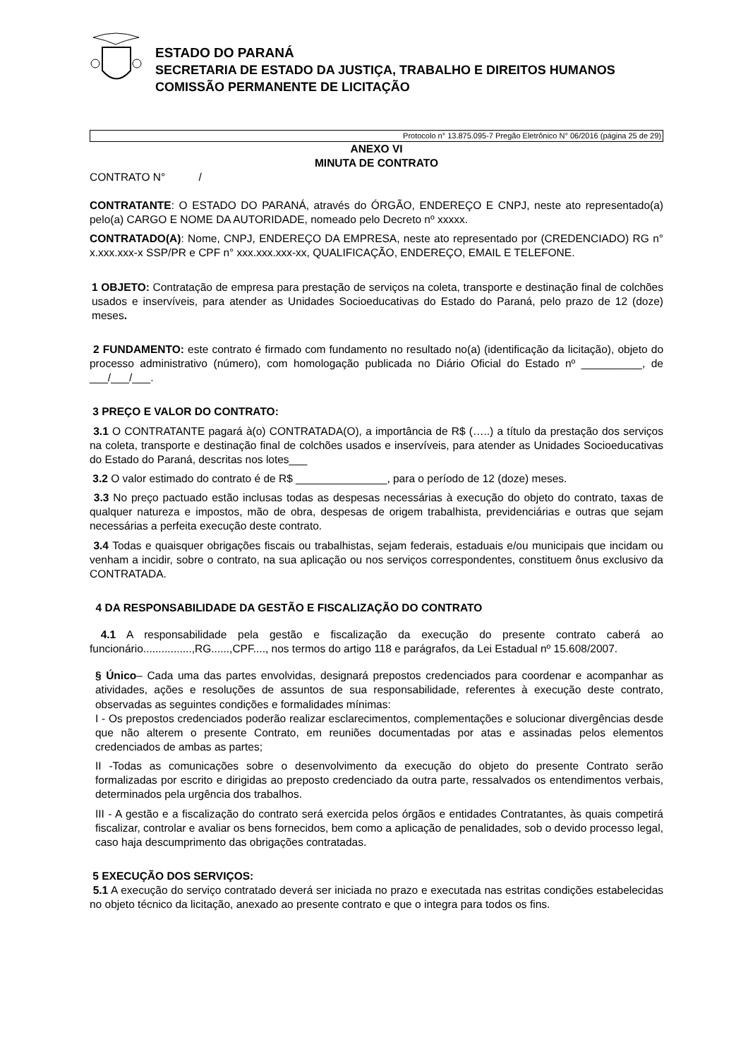ESTADO DO PARANÁ
SECRETARIA DE ESTADO DA JUSTIÇA, TRABALHO E DIREITOS HUMANOS
COMISSÃO PERMANENTE DE LICITAÇÃO
Protocolo n° 13.875.095-7 Pregão Eletrônico N° 06/2016 (página 25 de 29)
ANEXO VI
MINUTA DE CONTRATO
CONTRATO N° /
CONTRATANTE: O ESTADO DO PARANÁ, através do ÓRGÃO, ENDEREÇO E CNPJ, neste ato representado(a) pelo(a) CARGO E NOME DA AUTORIDADE, nomeado pelo Decreto nº xxxxx.
CONTRATADO(A): Nome, CNPJ, ENDEREÇO DA EMPRESA, neste ato representado por (CREDENCIADO) RG n° x.xxx.xxx-x SSP/PR e CPF n° xxx.xxx.xxx-xx, QUALIFICAÇÃO, ENDEREÇO, EMAIL E TELEFONE.
1 OBJETO: Contratação de empresa para prestação de serviços na coleta, transporte e destinação final de colchões usados e inservíveis, para atender as Unidades Socioeducativas do Estado do Paraná, pelo prazo de 12 (doze) meses.
2 FUNDAMENTO: este contrato é firmado com fundamento no resultado no(a) (identificação da licitação), objeto do processo administrativo (número), com homologação publicada no Diário Oficial do Estado nº __________, de ___/___/___.
3 PREÇO E VALOR DO CONTRATO:
3.1 O CONTRATANTE pagará à(o) CONTRATADA(O), a importância de R$ (…..) a título da prestação dos serviços na coleta, transporte e destinação final de colchões usados e inservíveis, para atender as Unidades Socioeducativas do Estado do Paraná, descritas nos lotes___
3.2 O valor estimado do contrato é de R$ _______________, para o período de 12 (doze) meses.
3.3 No preço pactuado estão inclusas todas as despesas necessárias à execução do objeto do contrato, taxas de qualquer natureza e impostos, mão de obra, despesas de origem trabalhista, previdenciárias e outras que sejam necessárias a perfeita execução deste contrato.
3.4 Todas e quaisquer obrigações fiscais ou trabalhistas, sejam federais, estaduais e/ou municipais que incidam ou venham a incidir, sobre o contrato, na sua aplicação ou nos serviços correspondentes, constituem ônus exclusivo da CONTRATADA.
4 DA RESPONSABILIDADE DA GESTÃO E FISCALIZAÇÃO DO CONTRATO
4.1 A responsabilidade pela gestão e fiscalização da execução do presente contrato caberá ao funcionário................,RG......,CPF...., nos termos do artigo 118 e parágrafos, da Lei Estadual nº 15.608/2007.
§ Único– Cada uma das partes envolvidas, designará prepostos credenciados para coordenar e acompanhar as atividades, ações e resoluções de assuntos de sua responsabilidade, referentes à execução deste contrato, observadas as seguintes condições e formalidades mínimas:
I - Os prepostos credenciados poderão realizar esclarecimentos, complementações e solucionar divergências desde que não alterem o presente Contrato, em reuniões documentadas por atas e assinadas pelos elementos credenciados de ambas as partes;
II -Todas as comunicações sobre o desenvolvimento da execução do objeto do presente Contrato serão formalizadas por escrito e dirigidas ao preposto credenciado da outra parte, ressalvados os entendimentos verbais, determinados pela urgência dos trabalhos.
III - A gestão e a fiscalização do contrato será exercida pelos órgãos e entidades Contratantes, às quais competirá fiscalizar, controlar e avaliar os bens fornecidos, bem como a aplicação de penalidades, sob o devido processo legal, caso haja descumprimento das obrigações contratadas.
5 EXECUÇÃO DOS SERVIÇOS:
5.1 A execução do serviço contratado deverá ser iniciada no prazo e executada nas estritas condições estabelecidas no objeto técnico da licitação, anexado ao presente contrato e que o integra para todos os fins.